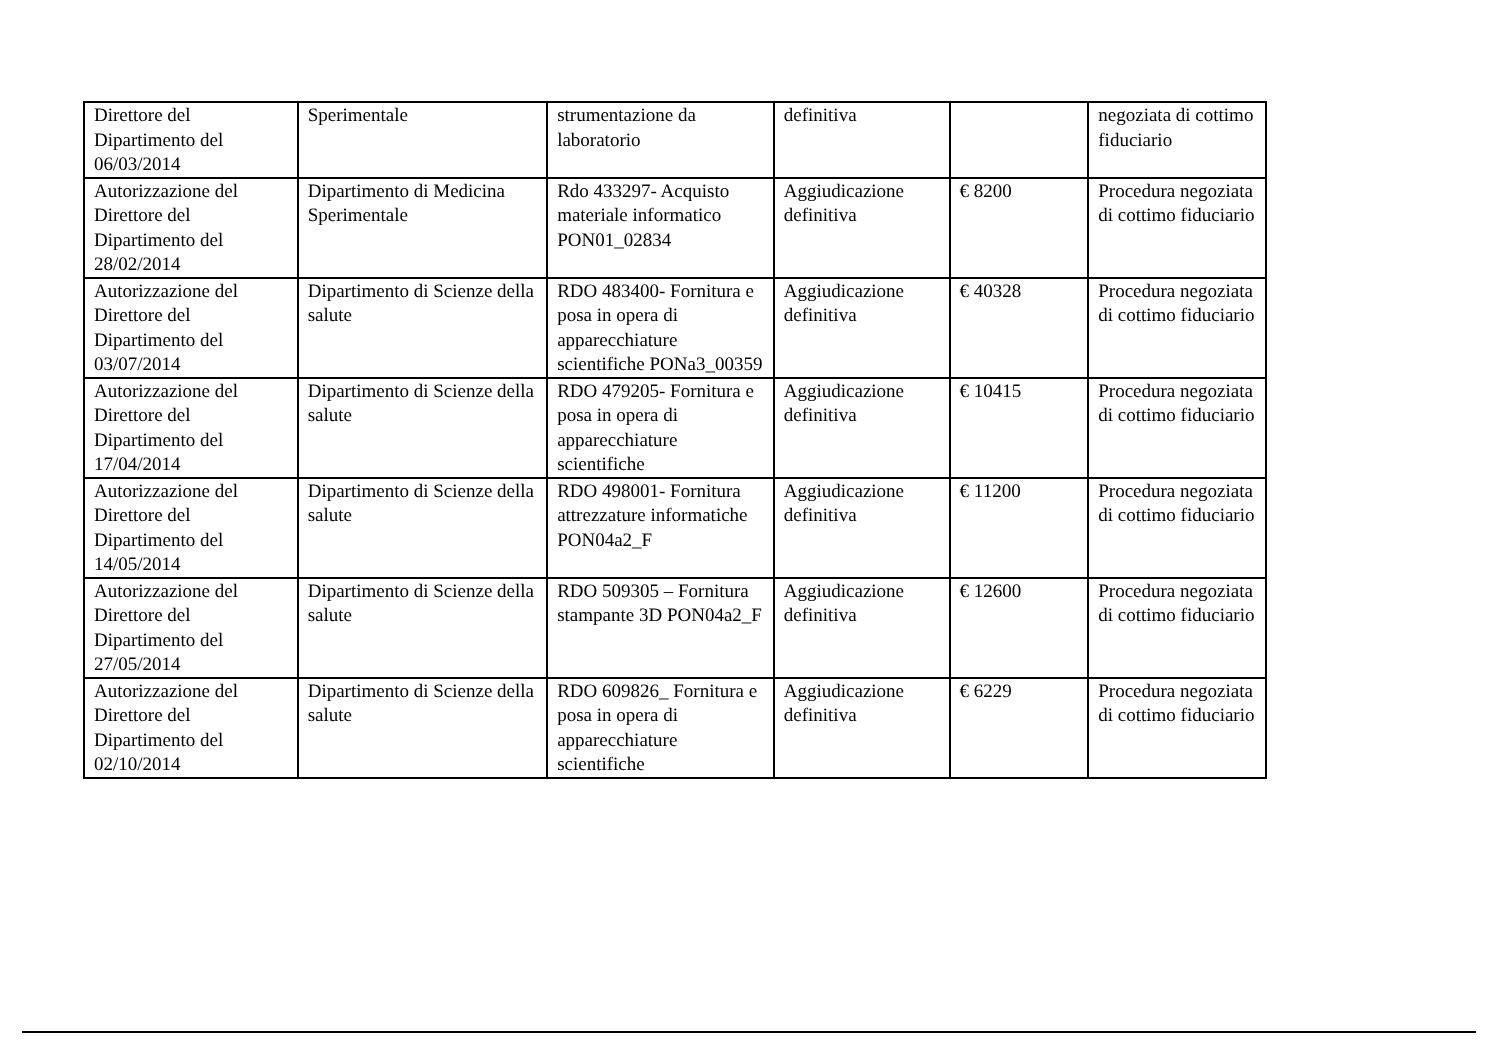| Direttore del Dipartimento del 06/03/2014 | Sperimentale | strumentazione da laboratorio | definitiva | | negoziata di cottimo fiduciario |
| Autorizzazione del Direttore del Dipartimento del 28/02/2014 | Dipartimento di Medicina Sperimentale | Rdo 433297- Acquisto materiale informatico PON01_02834 | Aggiudicazione definitiva | € 8200 | Procedura negoziata di cottimo fiduciario |
| Autorizzazione del Direttore del Dipartimento del 03/07/2014 | Dipartimento di Scienze della salute | RDO 483400- Fornitura e posa in opera di apparecchiature scientifiche PONa3_00359 | Aggiudicazione definitiva | € 40328 | Procedura negoziata di cottimo fiduciario |
| Autorizzazione del Direttore del Dipartimento del 17/04/2014 | Dipartimento di Scienze della salute | RDO 479205- Fornitura e posa in opera di apparecchiature scientifiche | Aggiudicazione definitiva | € 10415 | Procedura negoziata di cottimo fiduciario |
| Autorizzazione del Direttore del Dipartimento del 14/05/2014 | Dipartimento di Scienze della salute | RDO 498001- Fornitura attrezzature informatiche PON04a2_F | Aggiudicazione definitiva | € 11200 | Procedura negoziata di cottimo fiduciario |
| Autorizzazione del Direttore del Dipartimento del 27/05/2014 | Dipartimento di Scienze della salute | RDO 509305 – Fornitura stampante 3D PON04a2_F | Aggiudicazione definitiva | € 12600 | Procedura negoziata di cottimo fiduciario |
| Autorizzazione del Direttore del Dipartimento del 02/10/2014 | Dipartimento di Scienze della salute | RDO 609826_ Fornitura e posa in opera di apparecchiature scientifiche | Aggiudicazione definitiva | € 6229 | Procedura negoziata di cottimo fiduciario |